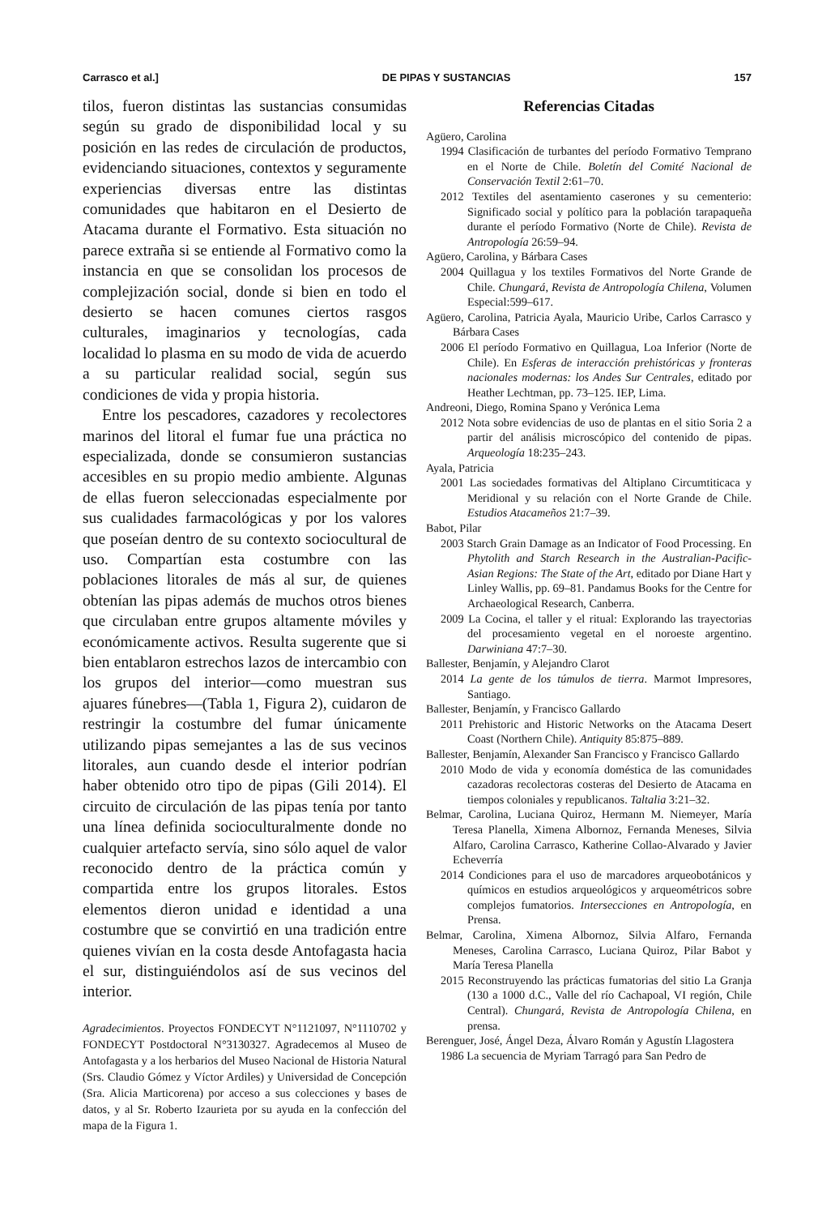Carrasco et al.] DE PIPAS Y SUSTANCIAS 157
tilos, fueron distintas las sustancias consumidas según su grado de disponibilidad local y su posición en las redes de circulación de productos, evidenciando situaciones, contextos y seguramente experiencias diversas entre las distintas comunidades que habitaron en el Desierto de Atacama durante el Formativo. Esta situación no parece extraña si se entiende al Formativo como la instancia en que se consolidan los procesos de complejización social, donde si bien en todo el desierto se hacen comunes ciertos rasgos culturales, imaginarios y tecnologías, cada localidad lo plasma en su modo de vida de acuerdo a su particular realidad social, según sus condiciones de vida y propia historia.
Entre los pescadores, cazadores y recolectores marinos del litoral el fumar fue una práctica no especializada, donde se consumieron sustancias accesibles en su propio medio ambiente. Algunas de ellas fueron seleccionadas especialmente por sus cualidades farmacológicas y por los valores que poseían dentro de su contexto sociocultural de uso. Compartían esta costumbre con las poblaciones litorales de más al sur, de quienes obtenían las pipas además de muchos otros bienes que circulaban entre grupos altamente móviles y económicamente activos. Resulta sugerente que si bien entablaron estrechos lazos de intercambio con los grupos del interior—como muestran sus ajuares fúnebres—(Tabla 1, Figura 2), cuidaron de restringir la costumbre del fumar únicamente utilizando pipas semejantes a las de sus vecinos litorales, aun cuando desde el interior podrían haber obtenido otro tipo de pipas (Gili 2014). El circuito de circulación de las pipas tenía por tanto una línea definida socioculturalmente donde no cualquier artefacto servía, sino sólo aquel de valor reconocido dentro de la práctica común y compartida entre los grupos litorales. Estos elementos dieron unidad e identidad a una costumbre que se convirtió en una tradición entre quienes vivían en la costa desde Antofagasta hacia el sur, distinguiéndolos así de sus vecinos del interior.
Agradecimientos. Proyectos FONDECYT N°1121097, N°1110702 y FONDECYT Postdoctoral N°3130327. Agradecemos al Museo de Antofagasta y a los herbarios del Museo Nacional de Historia Natural (Srs. Claudio Gómez y Víctor Ardiles) y Universidad de Concepción (Sra. Alicia Marticorena) por acceso a sus colecciones y bases de datos, y al Sr. Roberto Izaurieta por su ayuda en la confección del mapa de la Figura 1.
Referencias Citadas
Agüero, Carolina
1994 Clasificación de turbantes del período Formativo Temprano en el Norte de Chile. Boletín del Comité Nacional de Conservación Textil 2:61–70.
2012 Textiles del asentamiento caserones y su cementerio: Significado social y político para la población tarapaqueña durante el período Formativo (Norte de Chile). Revista de Antropología 26:59–94.
Agüero, Carolina, y Bárbara Cases
2004 Quillagua y los textiles Formativos del Norte Grande de Chile. Chungará, Revista de Antropología Chilena, Volumen Especial:599–617.
Agüero, Carolina, Patricia Ayala, Mauricio Uribe, Carlos Carrasco y Bárbara Cases
2006 El período Formativo en Quillagua, Loa Inferior (Norte de Chile). En Esferas de interacción prehistóricas y fronteras nacionales modernas: los Andes Sur Centrales, editado por Heather Lechtman, pp. 73–125. IEP, Lima.
Andreoni, Diego, Romina Spano y Verónica Lema
2012 Nota sobre evidencias de uso de plantas en el sitio Soria 2 a partir del análisis microscópico del contenido de pipas. Arqueología 18:235–243.
Ayala, Patricia
2001 Las sociedades formativas del Altiplano Circumtiticaca y Meridional y su relación con el Norte Grande de Chile. Estudios Atacameños 21:7–39.
Babot, Pilar
2003 Starch Grain Damage as an Indicator of Food Processing. En Phytolith and Starch Research in the Australian-Pacific-Asian Regions: The State of the Art, editado por Diane Hart y Linley Wallis, pp. 69–81. Pandamus Books for the Centre for Archaeological Research, Canberra.
2009 La Cocina, el taller y el ritual: Explorando las trayectorias del procesamiento vegetal en el noroeste argentino. Darwiniana 47:7–30.
Ballester, Benjamín, y Alejandro Clarot
2014 La gente de los túmulos de tierra. Marmot Impresores, Santiago.
Ballester, Benjamín, y Francisco Gallardo
2011 Prehistoric and Historic Networks on the Atacama Desert Coast (Northern Chile). Antiquity 85:875–889.
Ballester, Benjamín, Alexander San Francisco y Francisco Gallardo
2010 Modo de vida y economía doméstica de las comunidades cazadoras recolectoras costeras del Desierto de Atacama en tiempos coloniales y republicanos. Taltalia 3:21–32.
Belmar, Carolina, Luciana Quiroz, Hermann M. Niemeyer, María Teresa Planella, Ximena Albornoz, Fernanda Meneses, Silvia Alfaro, Carolina Carrasco, Katherine Collao-Alvarado y Javier Echeverría
2014 Condiciones para el uso de marcadores arqueobotánicos y químicos en estudios arqueológicos y arqueométricos sobre complejos fumatorios. Intersecciones en Antropología, en Prensa.
Belmar, Carolina, Ximena Albornoz, Silvia Alfaro, Fernanda Meneses, Carolina Carrasco, Luciana Quiroz, Pilar Babot y María Teresa Planella
2015 Reconstruyendo las prácticas fumatorias del sitio La Granja (130 a 1000 d.C., Valle del río Cachapoal, VI región, Chile Central). Chungará, Revista de Antropología Chilena, en prensa.
Berenguer, José, Ángel Deza, Álvaro Román y Agustín Llagostera
1986 La secuencia de Myriam Tarragó para San Pedro de